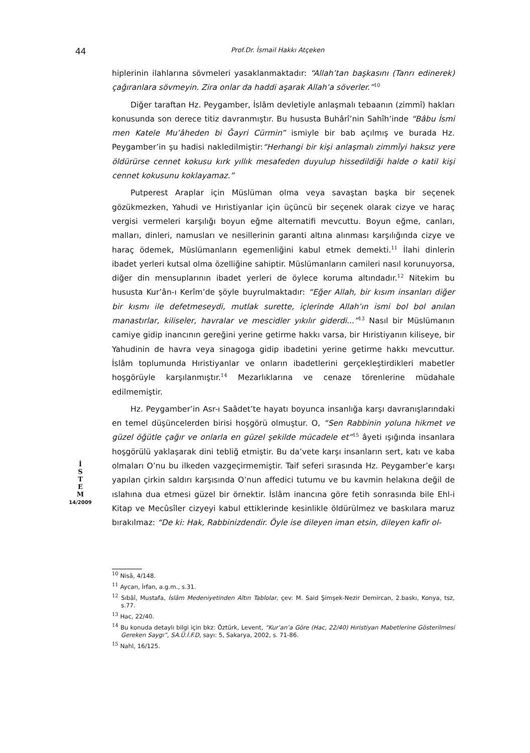44 Prof.Dr. İsmail Hakkı Atçeken
hiplerinin ilahlarına sövmeleri yasaklanmaktadır: “Allah’tan başkasını (Tanrı edinerek) çağıranlara sövmeyin. Zira onlar da haddi aşarak Allah’a söverler.”<sup>10</sup>
Diğer taraftan Hz. Peygamber, İslâm devletiyle anlaşmalı tebaanın (zimmî) hakları konusunda son derece titiz davranmıştır. Bu hususta Buhârî’nin Sahîh’inde “Bâbu İsmi men Katele Mu’âheden bi Ğayri Cürmin” ismiyle bir bab açılmış ve burada Hz. Peygamber’in şu hadisi nakledilmiştir:“Herhangi bir kişi anlaşmalı zimmîyi haksız yere öldürürse cennet kokusu kırk yıllık mesafeden duyulup hissedildiği halde o katil kişi cennet kokusunu koklayamaz.”
Putperest Araplar için Müslüman olma veya savaştan başka bir seçenek gözükmezken, Yahudi ve Hıristiyanlar için üçüncü bir seçenek olarak cizye ve haraç vergisi vermeleri karşılığı boyun eğme alternatifi mevcuttu. Boyun eğme, canları, malları, dinleri, namusları ve nesillerinin garanti altına alınması karşılığında cizye ve haraç ödemek, Müslümanların egemenliğini kabul etmek demekti.<sup>11</sup> İlahi dinlerin ibadet yerleri kutsal olma özelliğine sahiptir. Müslümanların camileri nasıl korunuyorsa, diğer din mensuplarının ibadet yerleri de öylece koruma altındadır.<sup>12</sup> Nitekim bu hususta Kur’ân-ı Kerîm’de şöyle buyrulmaktadır: “Eğer Allah, bir kısım insanları diğer bir kısmı ile defetmeseydi, mutlak surette, içlerinde Allah’ın ismi bol bol anılan manastırlar, kiliseler, havralar ve mescidler yıkılır giderdi...”<sup>13</sup> Nasıl bir Müslümanın camiye gidip inancının gereğini yerine getirme hakkı varsa, bir Hıristiyanın kiliseye, bir Yahudinin de havra veya sinagoga gidip ibadetini yerine getirme hakkı mevcuttur. İslâm toplumunda Hıristiyanlar ve onların ibadetlerini gerçekleştirdikleri mabetler hoşgörüyle karşılanmıştır.<sup>14</sup> Mezarlıklarına ve cenaze törenlerine müdahale edilmemiştir.
Hz. Peygamber’in Asr-ı Saâdet’te hayatı boyunca insanlığa karşı davranışlarındaki en temel düşüncelerden birisi hoşgörü olmuştur. O, “Sen Rabbinin yoluna hikmet ve güzel öğütle çağır ve onlarla en güzel şekilde mücadele et”<sup>15</sup> âyeti ışığında insanlara hoşgörülü yaklaşarak dini tebliğ etmiştir. Bu da’vete karşı insanların sert, katı ve kaba olmaları O’nu bu ilkeden vazgeçirmemiştir. Taif seferi sırasında Hz. Peygamber’e karşı yapılan çirkin saldırı karşısında O’nun affedici tutumu ve bu kavmin helakına değil de ıslahına dua etmesi güzel bir örnektir. İslâm inancına göre fetih sonrasında bile Ehl-i Kitap ve Mecûsîler cizyeyi kabul ettiklerinde kesinlikle öldürülmez ve baskılara maruz bırakılmaz: “De ki: Hak, Rabbinizdendir. Öyle ise dileyen iman etsin, dileyen kafir ol-
İ
S
T
E
M
14/2009
<sup>10</sup> Nisâ, 4/148.
<sup>11</sup> Aycan, İrfan, a.g.m., s.31.
<sup>12</sup> Sıbâî, Mustafa, İslâm Medeniyetinden Altın Tablolar, çev: M. Said Şimşek-Nezir Demircan, 2.baskı, Konya, tsz, s.77.
<sup>13</sup> Hac, 22/40.
<sup>14</sup> Bu konuda detaylı bilgi için bkz: Öztürk, Levent, “Kur’an’a Göre (Hac, 22/40) Hıristiyan Mabetlerine Gösterilmesi Gereken Saygı”, SA.Ü.İ.F.D, sayı: 5, Sakarya, 2002, s. 71-86.
<sup>15</sup> Nahl, 16/125.